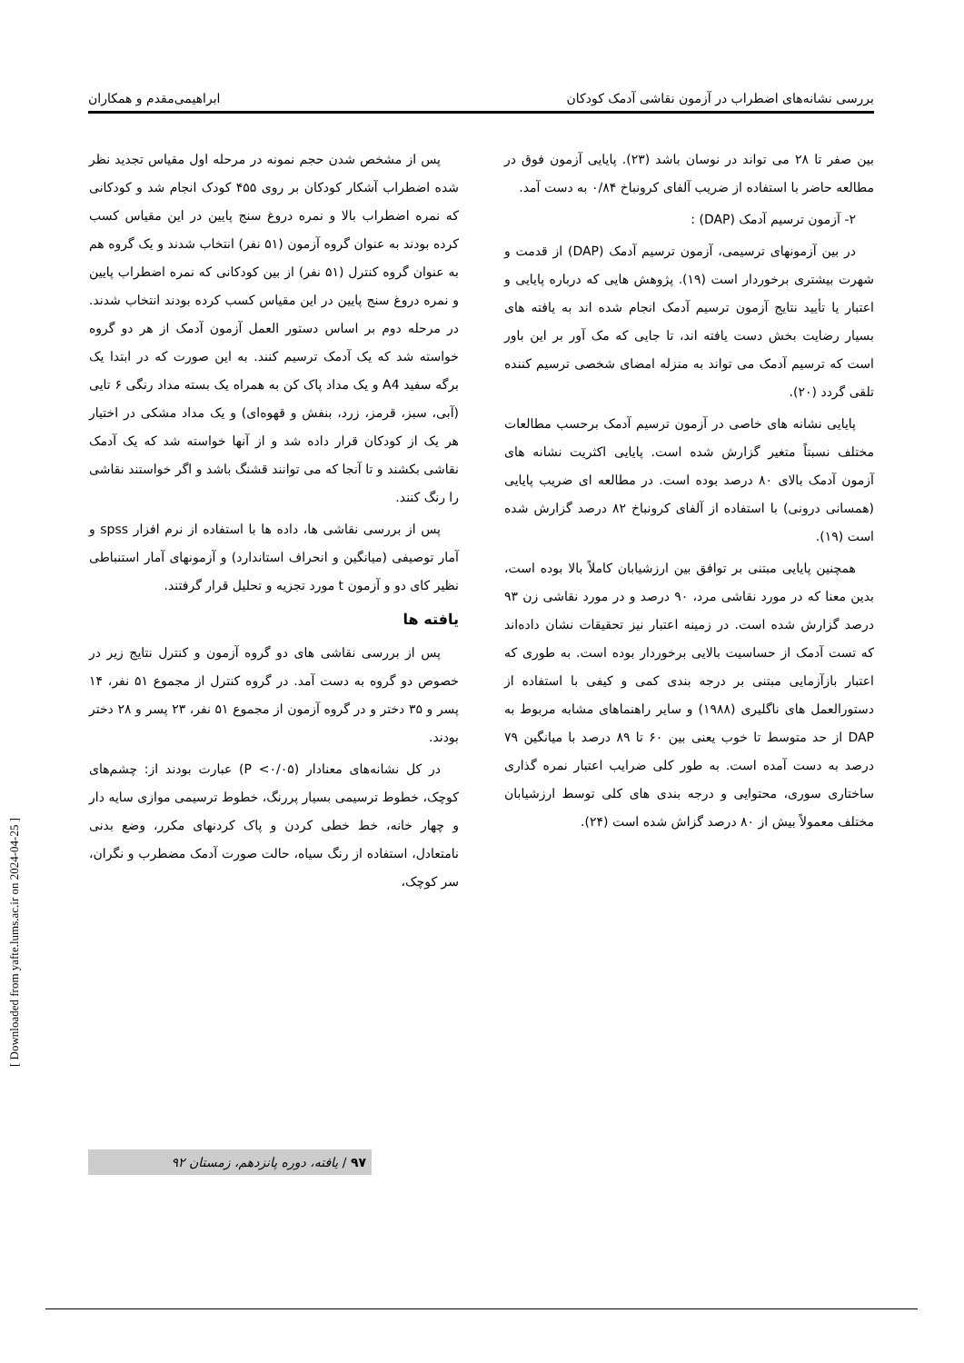بررسی نشانه‌های اضطراب در آزمون نقاشی آدمک کودکان ابراهیمی‌مقدم و همکاران
بین صفر تا ۲۸ می تواند در نوسان باشد (۲۳). پایایی آزمون فوق در مطالعه حاضر با استفاده از ضریب آلفای کرونباخ ۰/۸۴ به دست آمد.
۲- آزمون ترسیم آدمک (DAP) :
در بین آزمونهای ترسیمی، آزمون ترسیم آدمک (DAP) از قدمت و شهرت بیشتری برخوردار است (۱۹). پژوهش هایی که درباره پایایی و اعتبار یا تأیید نتایج آزمون ترسیم آدمک انجام شده اند به یافته های بسیار رضایت بخش دست یافته اند، تا جایی که مک آور بر این باور است که ترسیم آدمک می تواند به منزله امضای شخصی ترسیم کننده تلقی گردد (۲۰).
پایایی نشانه های خاصی در آزمون ترسیم آدمک برحسب مطالعات مختلف نسبتاً متغیر گزارش شده است. پایایی اکثریت نشانه های آزمون آدمک بالای ۸۰ درصد بوده است. در مطالعه ای ضریب پایایی (همسانی درونی) با استفاده از آلفای کرونباخ ۸۲ درصد گزارش شده است (۱۹).
همچنین پایایی مبتنی بر توافق بین ارزشیابان کاملاً بالا بوده است، بدین معنا که در مورد نقاشی مرد، ۹۰ درصد و در مورد نقاشی زن ۹۳ درصد گزارش شده است. در زمینه اعتبار نیز تحقیقات نشان داده‌اند که تست آدمک از حساسیت بالایی برخوردار بوده است. به طوری که اعتبار بازآزمایی مبتنی بر درجه بندی کمی و کیفی با استفاده از دستورالعمل های ناگلیری (۱۹۸۸) و سایر راهنماهای مشابه مربوط به DAP از حد متوسط تا خوب یعنی بین ۶۰ تا ۸۹ درصد با میانگین ۷۹ درصد به دست آمده است. به طور کلی ضرایب اعتبار نمره گذاری ساختاری سوری، محتوایی و درجه بندی های کلی توسط ارزشیابان مختلف معمولاً بیش از ۸۰ درصد گزاش شده است (۲۴).
پس از مشخص شدن حجم نمونه در مرحله اول مقیاس تجدید نظر شده اضطراب آشکار کودکان بر روی ۴۵۵ کودک انجام شد و کودکانی که نمره اضطراب بالا و نمره دروغ سنج پایین در این مقیاس کسب کرده بودند به عنوان گروه آزمون (۵۱ نفر) انتخاب شدند و یک گروه هم به عنوان گروه کنترل (۵۱ نفر) از بین کودکانی که نمره اضطراب پایین و نمره دروغ سنج پایین در این مقیاس کسب کرده بودند انتخاب شدند. در مرحله دوم بر اساس دستور العمل آزمون آدمک از هر دو گروه خواسته شد که یک آدمک ترسیم کنند. به این صورت که در ابتدا یک برگه سفید A4 و یک مداد پاک کن به همراه یک بسته مداد رنگی ۶ تایی (آبی، سبز، قرمز، زرد، بنفش و قهوه‌ای) و یک مداد مشکی در اختیار هر یک از کودکان قرار داده شد و از آنها خواسته شد که یک آدمک نقاشی بکشند و تا آنجا که می توانند قشنگ باشد و اگر خواستند نقاشی را رنگ کنند.
پس از بررسی نقاشی ها، داده ها با استفاده از نرم افزار spss و آمار توصیفی (میانگین و انحراف استاندارد) و آزمونهای آمار استنباطی نظیر کای دو و آزمون t مورد تجزیه و تحلیل قرار گرفتند.
یافته ها
پس از بررسی نقاشی های دو گروه آزمون و کنترل نتایج زیر در خصوص دو گروه به دست آمد. در گروه کنترل از مجموع ۵۱ نفر، ۱۴ پسر و ۳۵ دختر و در گروه آزمون از مجموع ۵۱ نفر، ۲۳ پسر و ۲۸ دختر بودند.
در کل نشانه‌های معنادار (P <۰/۰۵) عبارت بودند از: چشم‌های کوچک، خطوط ترسیمی بسیار پررنگ، خطوط ترسیمی موازی سایه دار و چهار خانه، خط خطی کردن و پاک کردنهای مکرر، وضع بدنی نامتعادل، استفاده از رنگ سیاه، حالت صورت آدمک مضطرب و نگران، سر کوچک،
۹۷ / یافته، دوره پانزدهم، زمستان ۹۲
[ Downloaded from yafte.lums.ac.ir on 2024-04-25 ]